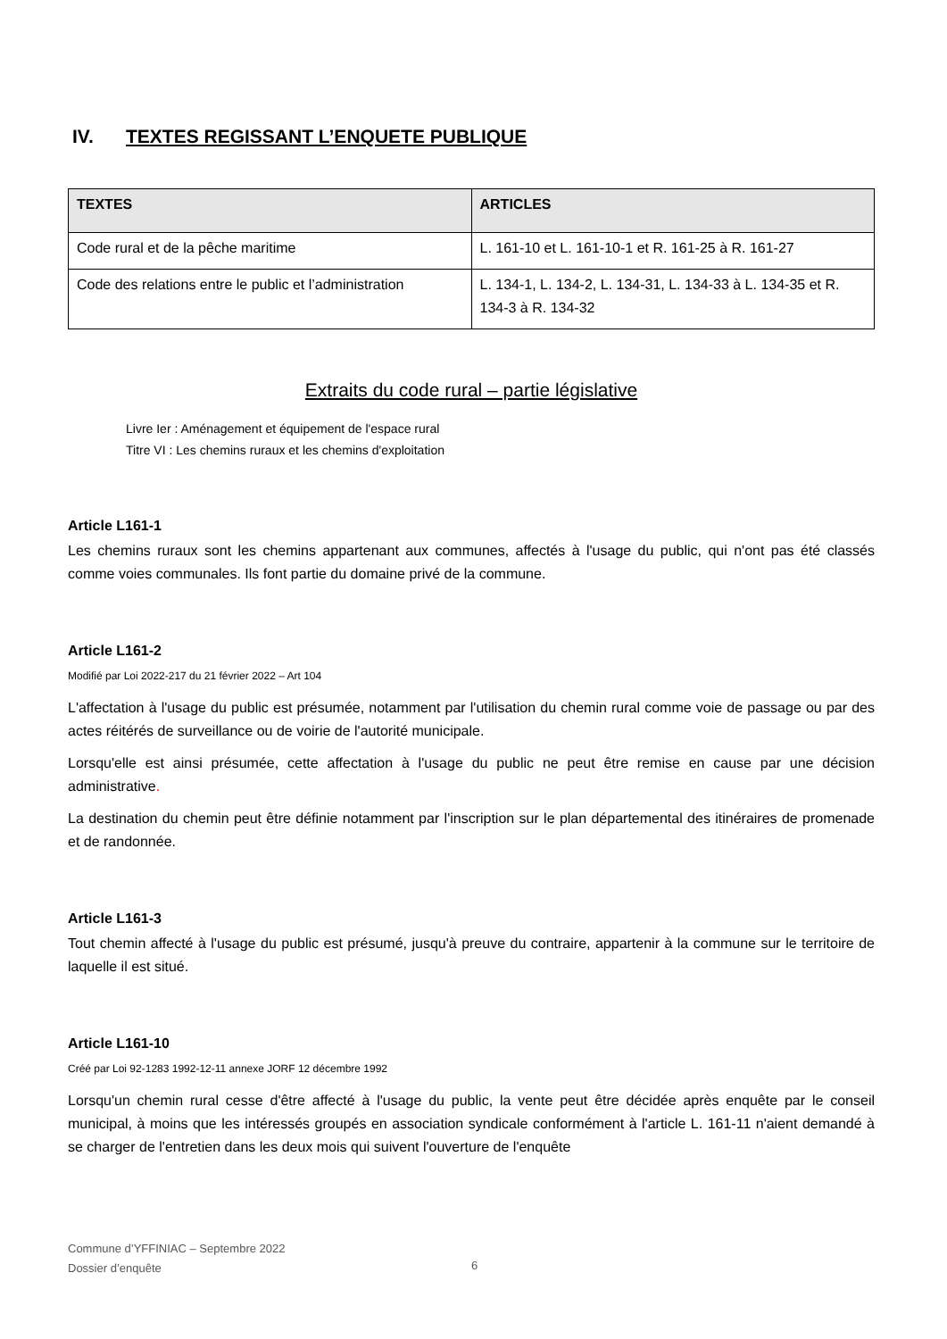IV. TEXTES REGISSANT L’ENQUETE PUBLIQUE
| TEXTES | ARTICLES |
| --- | --- |
| Code rural et de la pêche maritime | L. 161-10 et L. 161-10-1 et R. 161-25 à R. 161-27 |
| Code des relations entre le public et l’administration | L. 134-1, L. 134-2, L. 134-31, L. 134-33 à L. 134-35 et R. 134-3 à R. 134-32 |
Extraits du code rural – partie législative
Livre Ier : Aménagement et équipement de l'espace rural
Titre VI : Les chemins ruraux et les chemins d'exploitation
Article L161-1
Les chemins ruraux sont les chemins appartenant aux communes, affectés à l'usage du public, qui n'ont pas été classés comme voies communales. Ils font partie du domaine privé de la commune.
Article L161-2
Modifié par Loi 2022-217 du 21 février 2022 – Art 104
L'affectation à l'usage du public est présumée, notamment par l'utilisation du chemin rural comme voie de passage ou par des actes réitérés de surveillance ou de voirie de l'autorité municipale.
Lorsqu'elle est ainsi présumée, cette affectation à l'usage du public ne peut être remise en cause par une décision administrative.
La destination du chemin peut être définie notamment par l'inscription sur le plan départemental des itinéraires de promenade et de randonnée.
Article L161-3
Tout chemin affecté à l'usage du public est présumé, jusqu'à preuve du contraire, appartenir à la commune sur le territoire de laquelle il est situé.
Article L161-10
Créé par Loi 92-1283 1992-12-11 annexe JORF 12 décembre 1992
Lorsqu'un chemin rural cesse d'être affecté à l'usage du public, la vente peut être décidée après enquête par le conseil municipal, à moins que les intéressés groupés en association syndicale conformément à l'article L. 161-11 n'aient demandé à se charger de l'entretien dans les deux mois qui suivent l'ouverture de l'enquête
Commune d’YFFINIAC – Septembre 2022
Dossier d’enquête
6